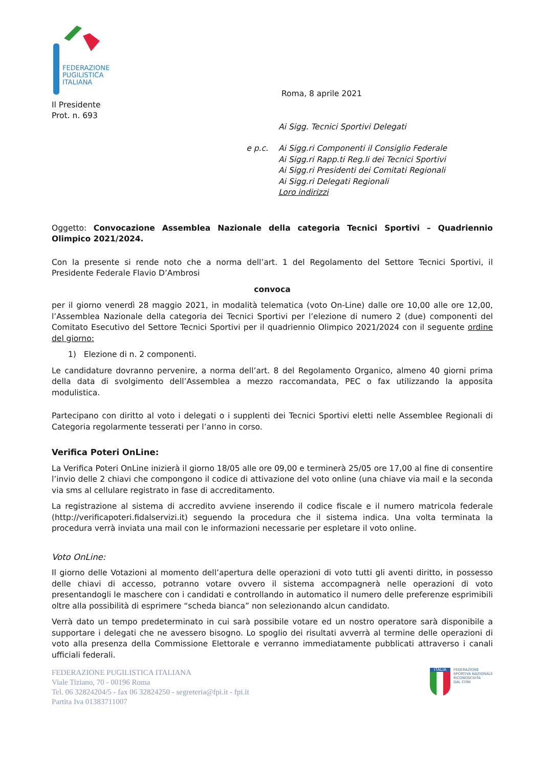FEDERAZIONE
PUGILISTICA
ITALIANA
Roma, 8 aprile 2021
Il Presidente
Prot. n. 693
Ai Sigg. Tecnici Sportivi Delegati
e p.c. Ai Sigg.ri Componenti il Consiglio Federale
Ai Sigg.ri Rapp.ti Reg.li dei Tecnici Sportivi
Ai Sigg.ri Presidenti dei Comitati Regionali
Ai Sigg.ri Delegati Regionali
Loro indirizzi
Oggetto: Convocazione Assemblea Nazionale della categoria Tecnici Sportivi – Quadriennio Olimpico 2021/2024.
Con la presente si rende noto che a norma dell’art. 1 del Regolamento del Settore Tecnici Sportivi, il Presidente Federale Flavio D’Ambrosi
convoca
per il giorno venerdì 28 maggio 2021, in modalità telematica (voto On-Line) dalle ore 10,00 alle ore 12,00, l’Assemblea Nazionale della categoria dei Tecnici Sportivi per l’elezione di numero 2 (due) componenti del Comitato Esecutivo del Settore Tecnici Sportivi per il quadriennio Olimpico 2021/2024 con il seguente ordine del giorno:
1) Elezione di n. 2 componenti.
Le candidature dovranno pervenire, a norma dell’art. 8 del Regolamento Organico, almeno 40 giorni prima della data di svolgimento dell’Assemblea a mezzo raccomandata, PEC o fax utilizzando la apposita modulistica.
Partecipano con diritto al voto i delegati o i supplenti dei Tecnici Sportivi eletti nelle Assemblee Regionali di Categoria regolarmente tesserati per l’anno in corso.
Verifica Poteri OnLine:
La Verifica Poteri OnLine inizierà il giorno 18/05 alle ore 09,00 e terminerà 25/05 ore 17,00 al fine di consentire l’invio delle 2 chiavi che compongono il codice di attivazione del voto online (una chiave via mail e la seconda via sms al cellulare registrato in fase di accreditamento.
La registrazione al sistema di accredito avviene inserendo il codice fiscale e il numero matricola federale (http://verificapoteri.fidalservizi.it) seguendo la procedura che il sistema indica. Una volta terminata la procedura verrà inviata una mail con le informazioni necessarie per espletare il voto online.
Voto OnLine:
Il giorno delle Votazioni al momento dell’apertura delle operazioni di voto tutti gli aventi diritto, in possesso delle chiavi di accesso, potranno votare ovvero il sistema accompagnerà nelle operazioni di voto presentandogli le maschere con i candidati e controllando in automatico il numero delle preferenze esprimibili oltre alla possibilità di esprimere “scheda bianca” non selezionando alcun candidato.
Verrà dato un tempo predeterminato in cui sarà possibile votare ed un nostro operatore sarà disponibile a supportare i delegati che ne avessero bisogno. Lo spoglio dei risultati avverrà al termine delle operazioni di voto alla presenza della Commissione Elettorale e verranno immediatamente pubblicati attraverso i canali ufficiali federali.
FEDERAZIONE PUGILISTICA ITALIANA
Viale Tiziano, 70 - 00196 Roma
Tel. 06 32824204/5 - fax 06 32824250 - segreteria@fpi.it - fpi.it
Partita Iva 01383711007
ITALIA
FEDERAZIONE
SPORTIVA NAZIONALE
RICONOSCIUTA
DAL CONI